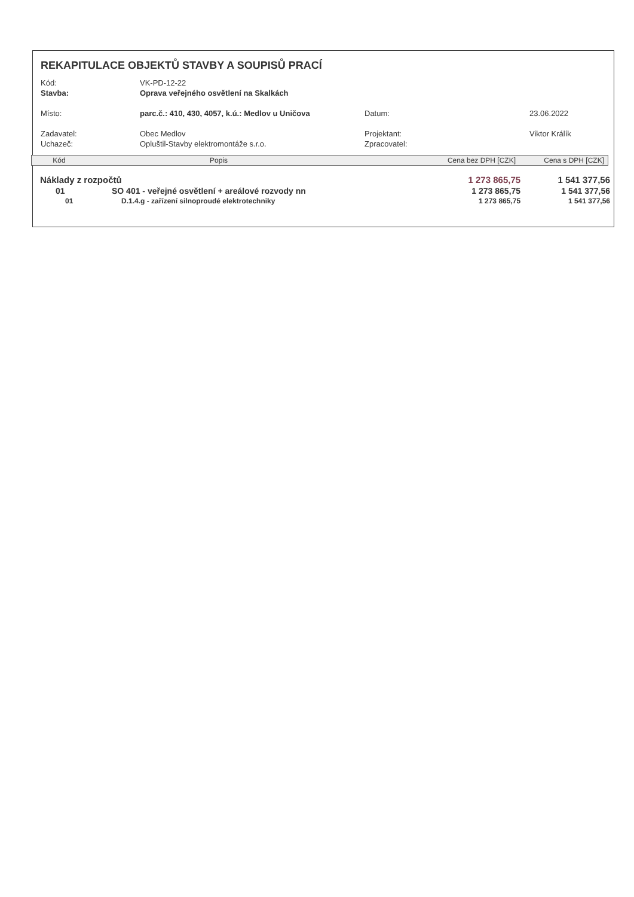REKAPITULACE OBJEKTŮ STAVBY A SOUPISŮ PRACÍ
| Kód: | VK-PD-12-22 | | |
| Stavba: | Oprava veřejného osvětlení na Skalkách | | |
| Místo: | parc.č.: 410, 430, 4057, k.ú.: Medlov u Uničova | Datum: | 23.06.2022 |
| Zadavatel: | Obec Medlov | Projektant: | Viktor Králík |
| Uchazeč: | Opluštil-Stavby elektromontáže s.r.o. | Zpracovatel: | |
| Kód | Popis | Cena bez DPH [CZK] | Cena s DPH [CZK] |
| --- | --- | --- | --- |
| Náklady z rozpočtů | | 1 273 865,75 | 1 541 377,56 |
| 01 | SO 401 - veřejné osvětlení + areálové rozvody nn | 1 273 865,75 | 1 541 377,56 |
| 01 | D.1.4.g - zařízení silnoproudé elektrotechniky | 1 273 865,75 | 1 541 377,56 |